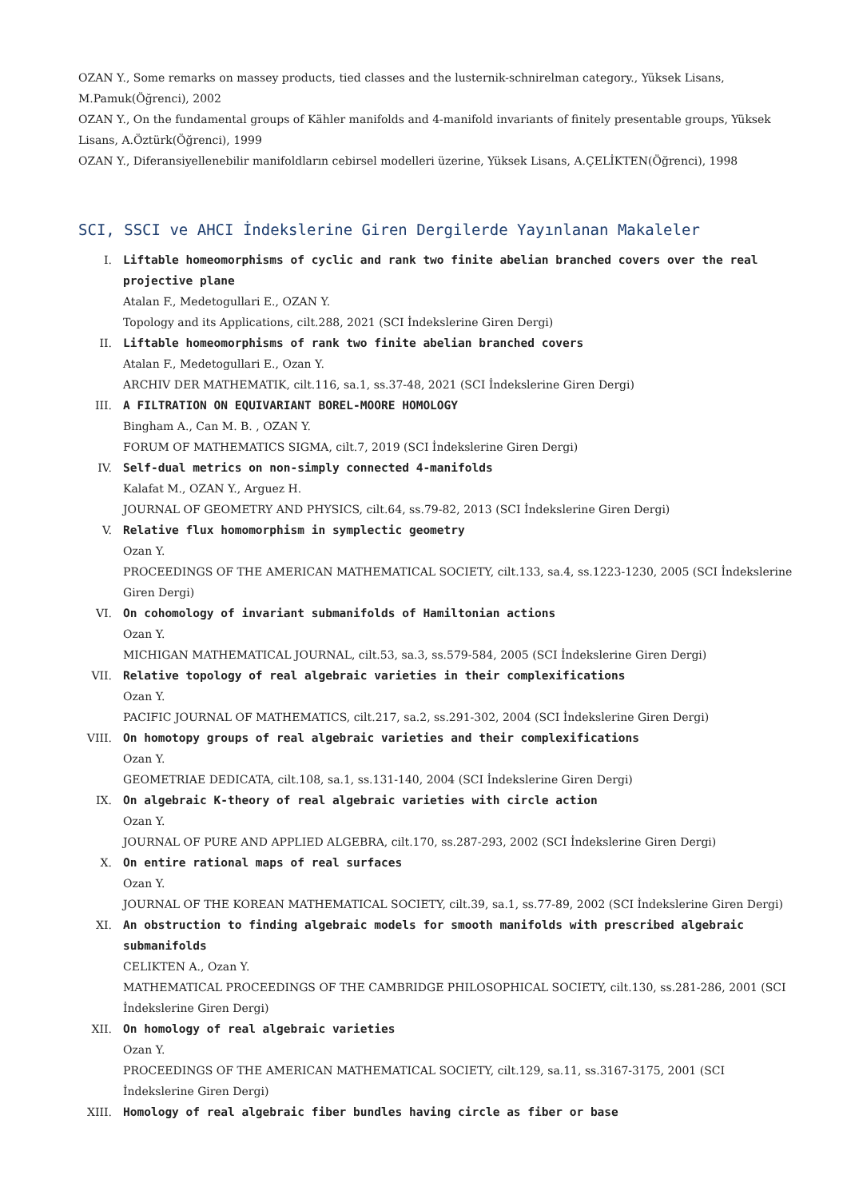OZAN Y., Some remarks on massey products, tied classes and the lusternik-schnirelman category., Yüksek Lisans, M.Pamuk(Öğrenci), 2002
OZAN Y., On the fundamental groups of Kähler manifolds and 4-manifold invariants of finitely presentable groups, Yüksek Lisans, A.Öztürk(Öğrenci), 1999
OZAN Y., Diferansiyellenebilir manifoldların cebirsel modelleri üzerine, Yüksek Lisans, A.ÇELİKTEN(Öğrenci), 1998
SCI, SSCI ve AHCI İndekslerine Giren Dergilerde Yayınlanan Makaleler
I. Liftable homeomorphisms of cyclic and rank two finite abelian branched covers over the real projective plane
Atalan F., Medetogullari E., OZAN Y.
Topology and its Applications, cilt.288, 2021 (SCI İndekslerine Giren Dergi)
II. Liftable homeomorphisms of rank two finite abelian branched covers
Atalan F., Medetogullari E., Ozan Y.
ARCHIV DER MATHEMATIK, cilt.116, sa.1, ss.37-48, 2021 (SCI İndekslerine Giren Dergi)
III. A FILTRATION ON EQUIVARIANT BOREL-MOORE HOMOLOGY
Bingham A., Can M. B. , OZAN Y.
FORUM OF MATHEMATICS SIGMA, cilt.7, 2019 (SCI İndekslerine Giren Dergi)
IV. Self-dual metrics on non-simply connected 4-manifolds
Kalafat M., OZAN Y., Arguez H.
JOURNAL OF GEOMETRY AND PHYSICS, cilt.64, ss.79-82, 2013 (SCI İndekslerine Giren Dergi)
V. Relative flux homomorphism in symplectic geometry
Ozan Y.
PROCEEDINGS OF THE AMERICAN MATHEMATICAL SOCIETY, cilt.133, sa.4, ss.1223-1230, 2005 (SCI İndekslerine Giren Dergi)
VI. On cohomology of invariant submanifolds of Hamiltonian actions
Ozan Y.
MICHIGAN MATHEMATICAL JOURNAL, cilt.53, sa.3, ss.579-584, 2005 (SCI İndekslerine Giren Dergi)
VII. Relative topology of real algebraic varieties in their complexifications
Ozan Y.
PACIFIC JOURNAL OF MATHEMATICS, cilt.217, sa.2, ss.291-302, 2004 (SCI İndekslerine Giren Dergi)
VIII. On homotopy groups of real algebraic varieties and their complexifications
Ozan Y.
GEOMETRIAE DEDICATA, cilt.108, sa.1, ss.131-140, 2004 (SCI İndekslerine Giren Dergi)
IX. On algebraic K-theory of real algebraic varieties with circle action
Ozan Y.
JOURNAL OF PURE AND APPLIED ALGEBRA, cilt.170, ss.287-293, 2002 (SCI İndekslerine Giren Dergi)
X. On entire rational maps of real surfaces
Ozan Y.
JOURNAL OF THE KOREAN MATHEMATICAL SOCIETY, cilt.39, sa.1, ss.77-89, 2002 (SCI İndekslerine Giren Dergi)
XI. An obstruction to finding algebraic models for smooth manifolds with prescribed algebraic submanifolds
CELIKTEN A., Ozan Y.
MATHEMATICAL PROCEEDINGS OF THE CAMBRIDGE PHILOSOPHICAL SOCIETY, cilt.130, ss.281-286, 2001 (SCI İndekslerine Giren Dergi)
XII. On homology of real algebraic varieties
Ozan Y.
PROCEEDINGS OF THE AMERICAN MATHEMATICAL SOCIETY, cilt.129, sa.11, ss.3167-3175, 2001 (SCI İndekslerine Giren Dergi)
XIII. Homology of real algebraic fiber bundles having circle as fiber or base